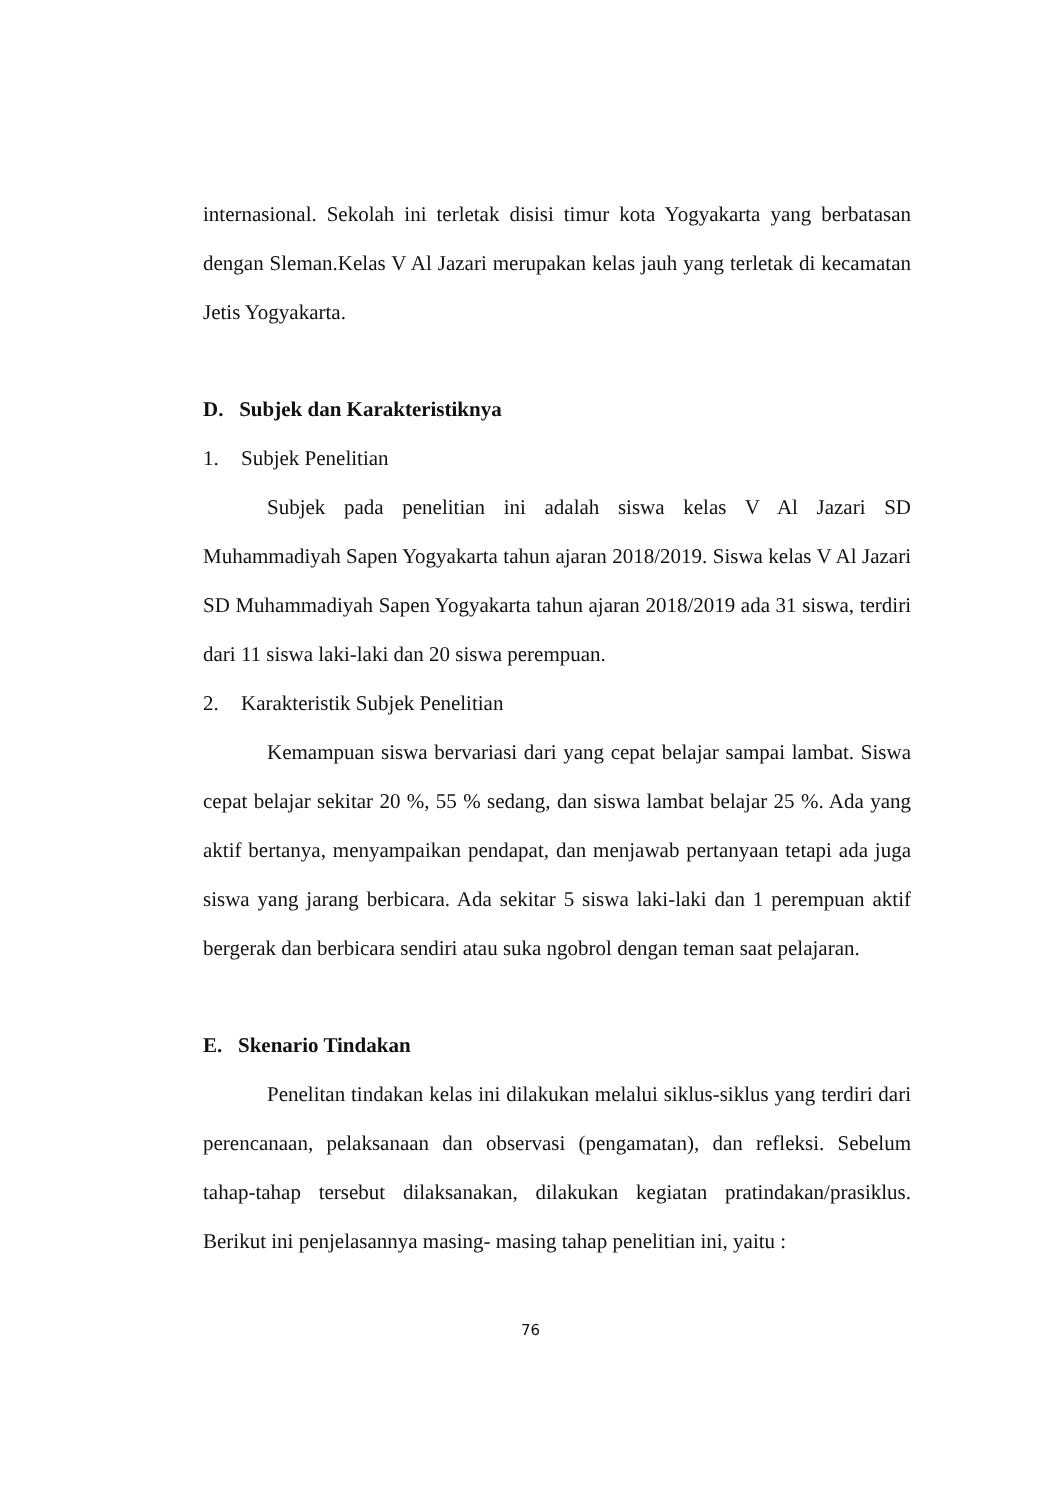internasional. Sekolah ini terletak disisi timur kota Yogyakarta yang berbatasan dengan Sleman.Kelas V Al Jazari merupakan kelas jauh yang terletak di kecamatan Jetis Yogyakarta.
D. Subjek dan Karakteristiknya
1. Subjek Penelitian
Subjek pada penelitian ini adalah siswa kelas V Al Jazari SD Muhammadiyah Sapen Yogyakarta tahun ajaran 2018/2019. Siswa kelas V Al Jazari SD Muhammadiyah Sapen Yogyakarta tahun ajaran 2018/2019 ada 31 siswa, terdiri dari 11 siswa laki-laki dan 20 siswa perempuan.
2. Karakteristik Subjek Penelitian
Kemampuan siswa bervariasi dari yang cepat belajar sampai lambat. Siswa cepat belajar sekitar 20 %, 55 % sedang, dan siswa lambat belajar 25 %. Ada yang aktif bertanya, menyampaikan pendapat, dan menjawab pertanyaan tetapi ada juga siswa yang jarang berbicara. Ada sekitar 5 siswa laki-laki dan 1 perempuan aktif bergerak dan berbicara sendiri atau suka ngobrol dengan teman saat pelajaran.
E. Skenario Tindakan
Penelitan tindakan kelas ini dilakukan melalui siklus-siklus yang terdiri dari perencanaan, pelaksanaan dan observasi (pengamatan), dan refleksi. Sebelum tahap-tahap tersebut dilaksanakan, dilakukan kegiatan pratindakan/prasiklus. Berikut ini penjelasannya masing- masing tahap penelitian ini, yaitu :
76